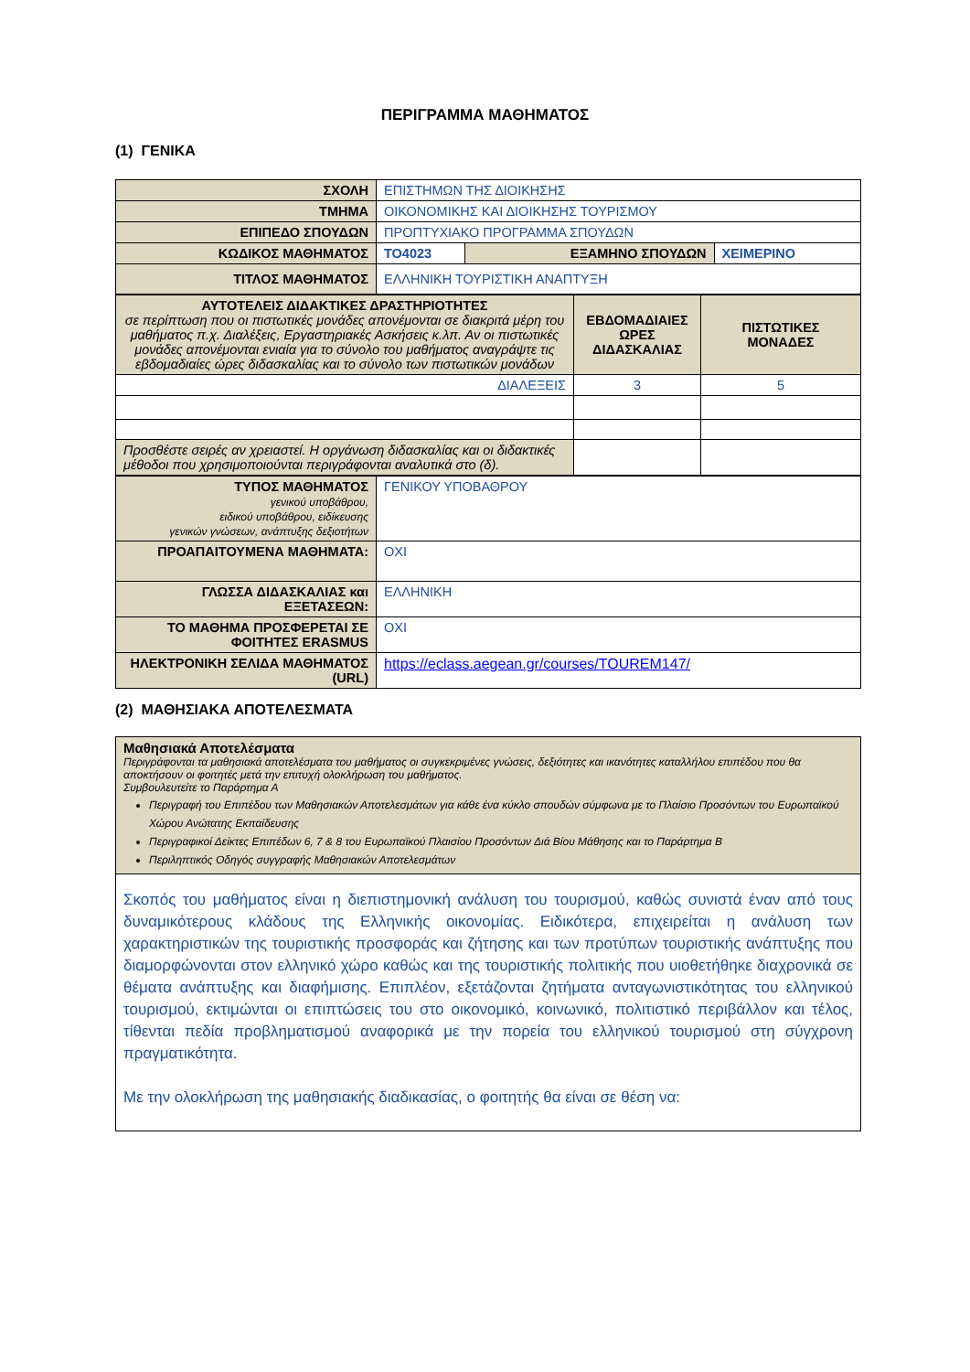ΠΕΡΙΓΡΑΜΜΑ ΜΑΘΗΜΑΤΟΣ
(1) ΓΕΝΙΚΑ
| ΣΧΟΛΗ | ΕΠΙΣΤΗΜΩΝ ΤΗΣ ΔΙΟΙΚΗΣΗΣ | | |
| ΤΜΗΜΑ | ΟΙΚΟΝΟΜΙΚΗΣ ΚΑΙ ΔΙΟΙΚΗΣΗΣ ΤΟΥΡΙΣΜΟΥ | | |
| ΕΠΙΠΕΔΟ ΣΠΟΥΔΩΝ | ΠΡΟΠΤΥΧΙΑΚΟ ΠΡΟΓΡΑΜΜΑ ΣΠΟΥΔΩΝ | | |
| ΚΩΔΙΚΟΣ ΜΑΘΗΜΑΤΟΣ | ΤΟ4023 | ΕΞΑΜΗΝΟ ΣΠΟΥΔΩΝ | ΧΕΙΜΕΡΙΝΟ |
| ΤΙΤΛΟΣ ΜΑΘΗΜΑΤΟΣ | ΕΛΛΗΝΙΚΗ ΤΟΥΡΙΣΤΙΚΗ ΑΝΑΠΤΥΞΗ | | |
| ΑΥΤΟΤΕΛΕΙΣ ΔΙΔΑΚΤΙΚΕΣ ΔΡΑΣΤΗΡΙΟΤΗΤΕΣ σε περίπτωση που οι πιστωτικές μονάδες απονέμονται σε διακριτά μέρη του μαθήματος π.χ. Διαλέξεις, Εργαστηριακές Ασκήσεις κ.λπ. Αν οι πιστωτικές μονάδες απονέμονται ενιαία για το σύνολο του μαθήματος αναγράψτε τις εβδομαδιαίες ώρες διδασκαλίας και το σύνολο των πιστωτικών μονάδων | ΕΒΔΟΜΑΔΙΑΙΕΣ ΩΡΕΣ ΔΙΔΑΣΚΑΛΙΑΣ | ΠΙΣΤΩΤΙΚΕΣ ΜΟΝΑΔΕΣ |
| ΔΙΑΛΕΞΕΙΣ | 3 | 5 |
| Προσθέστε σειρές αν χρειαστεί. Η οργάνωση διδασκαλίας και οι διδακτικές μέθοδοι που χρησιμοποιούνται περιγράφονται αναλυτικά στο (δ). | | |
| ΤΥΠΟΣ ΜΑΘΗΜΑΤΟΣ γενικού υποβάθρου, ειδικού υποβάθρου, ειδίκευσης γενικών γνώσεων, ανάπτυξης δεξιοτήτων | ΓΕΝΙΚΟΥ ΥΠΟΒΑΘΡΟΥ |
| ΠΡΟΑΠΑΙΤΟΥΜΕΝΑ ΜΑΘΗΜΑΤΑ: | ΟΧΙ |
| ΓΛΩΣΣΑ ΔΙΔΑΣΚΑΛΙΑΣ και ΕΞΕΤΑΣΕΩΝ: | ΕΛΛΗΝΙΚΗ |
| ΤΟ ΜΑΘΗΜΑ ΠΡΟΣΦΕΡΕΤΑΙ ΣΕ ΦΟΙΤΗΤΕΣ ERASMUS | ΟΧΙ |
| ΗΛΕΚΤΡΟΝΙΚΗ ΣΕΛΙΔΑ ΜΑΘΗΜΑΤΟΣ (URL) | https://eclass.aegean.gr/courses/TOUREM147/ |
(2) ΜΑΘΗΣΙΑΚΑ ΑΠΟΤΕΛΕΣΜΑΤΑ
| Μαθησιακά Αποτελέσματα Περιγράφονται τα μαθησιακά αποτελέσματα του μαθήματος οι συγκεκριμένες γνώσεις, δεξιότητες και ικανότητες καταλλήλου επιπέδου που θα αποκτήσουν οι φοιτητές μετά την επιτυχή ολοκλήρωση του μαθήματος. Συμβουλευτείτε το Παράρτημα Α Περιγραφή του Επιπέδου των Μαθησιακών Αποτελεσμάτων για κάθε ένα κύκλο σπουδών σύμφωνα με το Πλαίσιο Προσόντων του Ευρωπαϊκού Χώρου Ανώτατης Εκπαίδευσης Περιγραφικοί Δείκτες Επιπέδων 6, 7 & 8 του Ευρωπαϊκού Πλαισίου Προσόντων Διά Βίου Μάθησης και το Παράρτημα Β Περιληπτικός Οδηγός συγγραφής Μαθησιακών Αποτελεσμάτων |
| Σκοπός του μαθήματος είναι η διεπιστημονική ανάλυση του τουρισμού, καθώς συνιστά έναν από τους δυναμικότερους κλάδους της Ελληνικής οικονομίας. Ειδικότερα, επιχειρείται η ανάλυση των χαρακτηριστικών της τουριστικής προσφοράς και ζήτησης και των προτύπων τουριστικής ανάπτυξης που διαμορφώνονται στον ελληνικό χώρο καθώς και της τουριστικής πολιτικής που υιοθετήθηκε διαχρονικά σε θέματα ανάπτυξης και διαφήμισης. Επιπλέον, εξετάζονται ζητήματα ανταγωνιστικότητας του ελληνικού τουρισμού, εκτιμώνται οι επιπτώσεις του στο οικονομικό, κοινωνικό, πολιτιστικό περιβάλλον και τέλος, τίθενται πεδία προβληματισμού αναφορικά με την πορεία του ελληνικού τουρισμού στη σύγχρονη πραγματικότητα. Με την ολοκλήρωση της μαθησιακής διαδικασίας, ο φοιτητής θα είναι σε θέση να: |